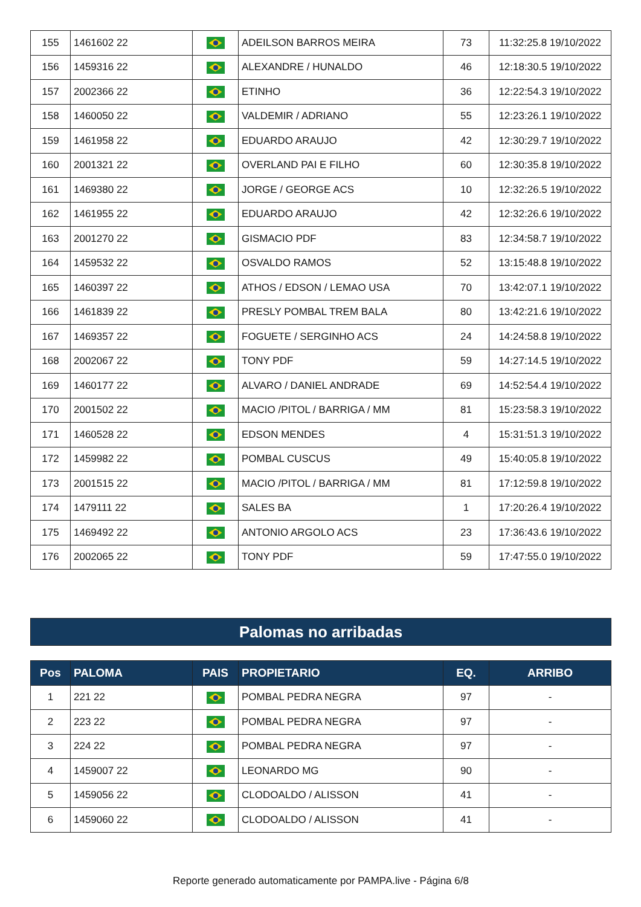| 155 | 1461602 22 | | ADEILSON BARROS MEIRA | 73 | 11:32:25.8 19/10/2022 |
| 156 | 1459316 22 | | ALEXANDRE / HUNALDO | 46 | 12:18:30.5 19/10/2022 |
| 157 | 2002366 22 | | ETINHO | 36 | 12:22:54.3 19/10/2022 |
| 158 | 1460050 22 | | VALDEMIR / ADRIANO | 55 | 12:23:26.1 19/10/2022 |
| 159 | 1461958 22 | | EDUARDO ARAUJO | 42 | 12:30:29.7 19/10/2022 |
| 160 | 2001321 22 | | OVERLAND PAI E FILHO | 60 | 12:30:35.8 19/10/2022 |
| 161 | 1469380 22 | | JORGE / GEORGE ACS | 10 | 12:32:26.5 19/10/2022 |
| 162 | 1461955 22 | | EDUARDO ARAUJO | 42 | 12:32:26.6 19/10/2022 |
| 163 | 2001270 22 | | GISMACIO PDF | 83 | 12:34:58.7 19/10/2022 |
| 164 | 1459532 22 | | OSVALDO RAMOS | 52 | 13:15:48.8 19/10/2022 |
| 165 | 1460397 22 | | ATHOS / EDSON / LEMAO USA | 70 | 13:42:07.1 19/10/2022 |
| 166 | 1461839 22 | | PRESLY POMBAL TREM BALA | 80 | 13:42:21.6 19/10/2022 |
| 167 | 1469357 22 | | FOGUETE / SERGINHO ACS | 24 | 14:24:58.8 19/10/2022 |
| 168 | 2002067 22 | | TONY PDF | 59 | 14:27:14.5 19/10/2022 |
| 169 | 1460177 22 | | ALVARO / DANIEL ANDRADE | 69 | 14:52:54.4 19/10/2022 |
| 170 | 2001502 22 | | MACIO /PITOL / BARRIGA / MM | 81 | 15:23:58.3 19/10/2022 |
| 171 | 1460528 22 | | EDSON MENDES | 4 | 15:31:51.3 19/10/2022 |
| 172 | 1459982 22 | | POMBAL CUSCUS | 49 | 15:40:05.8 19/10/2022 |
| 173 | 2001515 22 | | MACIO /PITOL / BARRIGA / MM | 81 | 17:12:59.8 19/10/2022 |
| 174 | 1479111 22 | | SALES BA | 1 | 17:20:26.4 19/10/2022 |
| 175 | 1469492 22 | | ANTONIO ARGOLO ACS | 23 | 17:36:43.6 19/10/2022 |
| 176 | 2002065 22 | | TONY PDF | 59 | 17:47:55.0 19/10/2022 |
Palomas no arribadas
| Pos | PALOMA | PAIS | PROPIETARIO | EQ. | ARRIBO |
| --- | --- | --- | --- | --- | --- |
| 1 | 221 22 | | POMBAL PEDRA NEGRA | 97 | - |
| 2 | 223 22 | | POMBAL PEDRA NEGRA | 97 | - |
| 3 | 224 22 | | POMBAL PEDRA NEGRA | 97 | - |
| 4 | 1459007 22 | | LEONARDO MG | 90 | - |
| 5 | 1459056 22 | | CLODOALDO / ALISSON | 41 | - |
| 6 | 1459060 22 | | CLODOALDO / ALISSON | 41 | - |
Reporte generado automaticamente por PAMPA.live - Página 6/8